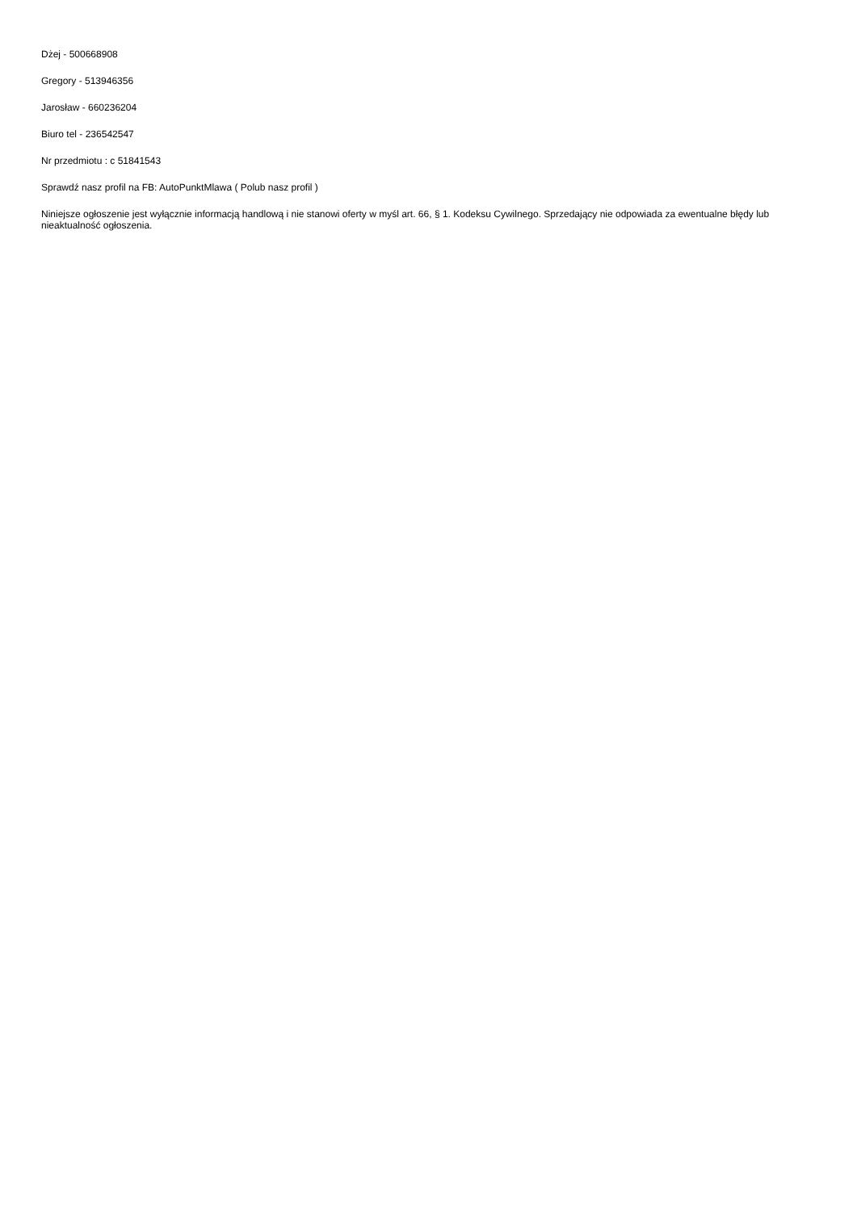Dżej - 500668908
Gregory - 513946356
Jarosław - 660236204
Biuro tel - 236542547
Nr przedmiotu : c 51841543
Sprawdź nasz profil na FB: AutoPunktMlawa ( Polub nasz profil )
Niniejsze ogłoszenie jest wyłącznie informacją handlową i nie stanowi oferty w myśl art. 66, § 1. Kodeksu Cywilnego. Sprzedający nie odpowiada za ewentualne błędy lub nieaktualność ogłoszenia.